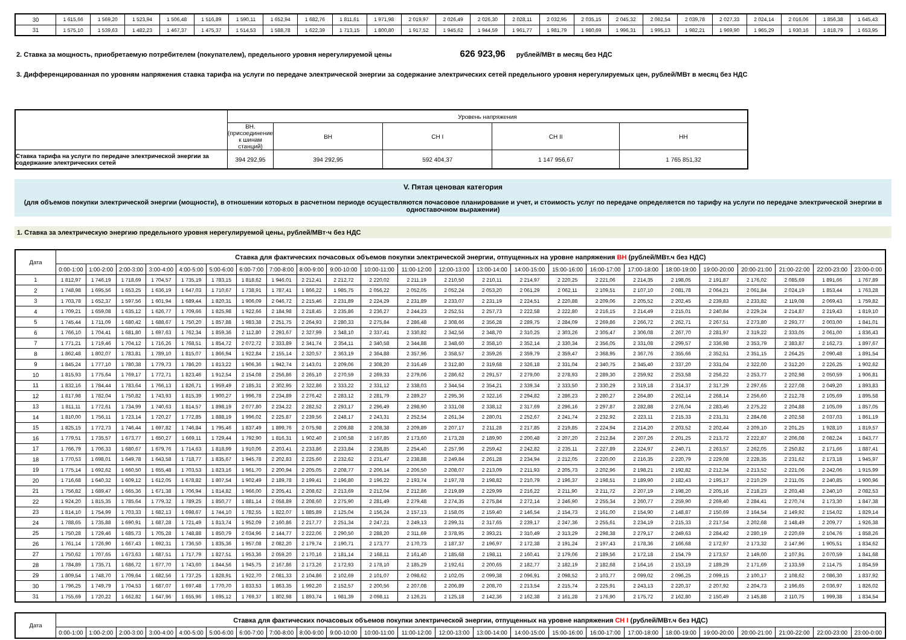| 30 | 1 615,66 | 1 569,20 | 1 523,94 | 1 506,48 | 1 516,89 | 1 590,11 | 1 652,94 | 1 682,76 | 1 811,61 | 1 971,98 | 2 019,97 | 2 026,49 | 2 026,30 | 2 028,11 | 2 032,95 | 2 035,15 | 2 045,32 | 2 062,54 | 2 039,78 | 2 027,33 | 2 024,14 | 2 016,06 | 1 856,38 | 1 645,43 |
| 31 | 1 575,10 | 1 539,63 | 1 482,23 | 1 467,37 | 1 475,37 | 1 514,53 | 1 588,78 | 1 622,39 | 1 713,15 | 1 800,80 | 1 917,52 | 1 945,62 | 1 944,59 | 1 961,77 | 1 981,79 | 1 980,69 | 1 996,31 | 1 995,13 | 1 982,21 | 1 969,90 | 1 965,29 | 1 930,16 | 1 818,79 | 1 653,95 |
2. Ставка за мощность, приобретаемую потребителем (покупателем), предельного уровня нерегулируемой цены 626 923,96 рублей/МВт в месяц без НДС
3. Дифференцированная по уровням напряжения ставка тарифа на услуги по передаче электрической энергии за содержание электрических сетей предельного уровня нерегулируемых цен, рублей/МВт в месяц без НДС
| | Уровень напряжения | | | | |
| | ВН.(присоединение к шинам станций) | ВН | СН I | СН II | НН |
| Ставка тарифа на услуги по передаче электрической энергии за содержание электрических сетей | 394 292,95 | 394 292,95 | 592 404,37 | 1 147 956,67 | 1 765 851,32 |
V. Пятая ценовая категория
(для объемов покупки электрической энергии (мощности), в отношении которых в расчетном периоде осуществляются почасовое планирование и учет, и стоимость услуг по передаче определяется по тарифу на услуги по передаче электрической энергии в одноставочном выражении)
1. Ставка за электрическую энергию предельного уровня нерегулируемой цены, рублей/МВт·ч без НДС
| Дата | Ставка для фактических почасовых объемов покупки электрической энергии, отпущенных на уровне напряжения ВН (рублей/МВт.ч без НДС) | | | | | | | | | | | | | | | | | | | | | | | |
| --- | --- | --- | --- | --- | --- | --- | --- | --- | --- | --- | --- | --- | --- | --- | --- | --- | --- | --- | --- | --- | --- | --- | --- | --- |
| | 0:00-1:00 | 1:00-2:00 | 2:00-3:00 | 3:00-4:00 | 4:00-5:00 | 5:00-6:00 | 6:00-7:00 | 7:00-8:00 | 8:00-9:00 | 9:00-10:00 | 10:00-11:00 | 11:00-12:00 | 12:00-13:00 | 13:00-14:00 | 14:00-15:00 | 15:00-16:00 | 16:00-17:00 | 17:00-18:00 | 18:00-19:00 | 19:00-20:00 | 20:00-21:00 | 21:00-22:00 | 22:00-23:00 | 23:00-0:00 |
| 1 | 1 812,97 | 1 746,19 | 1 718,69 | 1 704,57 | 1 735,19 | 1 783,15 | 1 818,62 | 1 946,01 | 2 212,41 | 2 212,72 | 2 220,02 | 2 211,19 | 2 210,50 | 2 210,11 | 2 214,97 | 2 220,25 | 2 221,06 | 2 214,35 | 2 198,05 | 2 191,87 | 2 176,02 | 2 085,69 | 1 891,66 | 1 767,89 |
| 2 | 1 748,98 | 1 695,56 | 1 653,25 | 1 636,19 | 1 647,03 | 1 710,67 | 1 738,91 | 1 787,41 | 1 866,22 | 1 985,75 | 2 056,22 | 2 052,05 | 2 052,24 | 2 053,20 | 2 061,29 | 2 062,11 | 2 109,51 | 2 107,10 | 2 081,78 | 2 064,21 | 2 061,84 | 2 024,19 | 1 853,44 | 1 763,28 |
| 3 | 1 703,78 | 1 652,37 | 1 597,56 | 1 601,94 | 1 689,44 | 1 820,31 | 1 906,09 | 2 046,72 | 2 215,46 | 2 231,89 | 2 224,29 | 2 231,89 | 2 233,07 | 2 231,19 | 2 224,51 | 2 220,88 | 2 209,06 | 2 205,52 | 2 202,45 | 2 239,83 | 2 233,82 | 2 119,08 | 2 069,43 | 1 759,82 |
| 4 | 1 709,21 | 1 659,08 | 1 635,12 | 1 626,77 | 1 709,66 | 1 825,98 | 1 922,66 | 2 184,98 | 2 218,45 | 2 235,86 | 2 236,27 | 2 244,23 | 2 252,51 | 2 257,73 | 2 222,58 | 2 222,80 | 2 216,15 | 2 214,49 | 2 215,01 | 2 240,84 | 2 229,24 | 2 214,87 | 2 219,43 | 1 819,10 |
| 5 | 1 745,44 | 1 711,09 | 1 680,42 | 1 688,67 | 1 750,20 | 1 857,88 | 1 983,38 | 2 251,75 | 2 264,93 | 2 280,33 | 2 275,84 | 2 286,48 | 2 308,66 | 2 356,28 | 2 289,75 | 2 284,09 | 2 269,86 | 2 266,72 | 2 262,71 | 2 267,51 | 2 273,80 | 2 293,77 | 2 003,00 | 1 841,01 |
| 6 | 1 766,10 | 1 704,41 | 1 681,80 | 1 697,63 | 1 762,34 | 1 859,36 | 2 112,80 | 2 293,67 | 2 327,99 | 2 348,10 | 2 337,41 | 2 330,82 | 2 342,56 | 2 348,70 | 2 310,25 | 2 303,26 | 2 305,47 | 2 306,08 | 2 267,70 | 2 281,97 | 2 319,22 | 2 333,05 | 2 061,00 | 1 836,43 |
| 7 | 1 771,21 | 1 719,46 | 1 704,12 | 1 716,26 | 1 768,51 | 1 854,72 | 2 072,72 | 2 333,89 | 2 341,74 | 2 354,11 | 2 340,58 | 2 344,88 | 2 348,60 | 2 358,10 | 2 352,14 | 2 330,34 | 2 356,05 | 2 331,08 | 2 299,57 | 2 336,98 | 2 353,79 | 2 383,87 | 2 162,73 | 1 897,67 |
| 8 | 1 862,48 | 1 802,07 | 1 783,81 | 1 789,10 | 1 815,07 | 1 866,94 | 1 922,84 | 2 155,14 | 2 320,57 | 2 363,19 | 2 364,88 | 2 357,96 | 2 358,57 | 2 359,26 | 2 359,79 | 2 359,47 | 2 368,95 | 2 367,76 | 2 355,66 | 2 352,51 | 2 351,15 | 2 264,25 | 2 090,48 | 1 891,54 |
| 9 | 1 845,24 | 1 777,10 | 1 780,38 | 1 779,73 | 1 786,20 | 1 813,22 | 1 906,36 | 1 942,74 | 2 143,01 | 2 209,06 | 2 308,20 | 2 316,49 | 2 312,80 | 2 319,68 | 2 326,18 | 2 331,04 | 2 340,75 | 2 345,40 | 2 337,20 | 2 331,04 | 2 322,00 | 2 312,20 | 2 226,25 | 1 902,62 |
| 10 | 1 815,93 | 1 775,64 | 1 769,17 | 1 772,71 | 1 823,46 | 1 912,54 | 2 154,08 | 2 256,86 | 2 265,10 | 2 270,59 | 2 269,33 | 2 279,06 | 2 286,62 | 2 291,57 | 2 279,00 | 2 278,93 | 2 289,30 | 2 259,92 | 2 253,58 | 2 256,22 | 2 253,77 | 2 202,98 | 2 050,59 | 1 906,81 |
| 11 | 1 832,16 | 1 784,44 | 1 783,64 | 1 766,13 | 1 826,71 | 1 959,49 | 2 185,31 | 2 302,95 | 2 322,86 | 2 333,22 | 2 331,12 | 2 338,03 | 2 344,54 | 2 354,21 | 2 339,34 | 2 333,50 | 2 330,29 | 2 319,18 | 2 314,37 | 2 317,29 | 2 297,65 | 2 227,08 | 2 049,20 | 1 893,83 |
| 12 | 1 817,98 | 1 782,04 | 1 750,82 | 1 743,93 | 1 815,39 | 1 900,27 | 1 996,78 | 2 234,89 | 2 276,42 | 2 283,12 | 2 281,79 | 2 289,27 | 2 295,36 | 2 322,16 | 2 294,82 | 2 286,23 | 2 280,27 | 2 264,80 | 2 262,14 | 2 268,14 | 2 256,60 | 2 212,78 | 2 105,69 | 1 895,58 |
| 13 | 1 811,11 | 1 772,61 | 1 734,99 | 1 740,63 | 1 814,57 | 1 898,19 | 2 077,80 | 2 234,22 | 2 282,52 | 2 293,17 | 2 296,49 | 2 298,90 | 2 331,08 | 2 338,12 | 2 317,69 | 2 296,16 | 2 297,87 | 2 282,88 | 2 276,04 | 2 283,46 | 2 275,22 | 2 204,88 | 2 105,09 | 1 857,05 |
| 14 | 1 810,00 | 1 756,11 | 1 723,14 | 1 720,27 | 1 772,85 | 1 888,19 | 1 996,02 | 2 225,87 | 2 239,56 | 2 248,17 | 2 243,31 | 2 252,54 | 2 261,34 | 2 280,01 | 2 252,67 | 2 241,74 | 2 232,92 | 2 223,11 | 2 215,33 | 2 231,31 | 2 284,08 | 2 202,58 | 2 037,03 | 1 861,19 |
| 15 | 1 825,15 | 1 772,73 | 1 746,44 | 1 697,82 | 1 746,84 | 1 795,46 | 1 837,49 | 1 899,76 | 2 075,98 | 2 209,88 | 2 208,38 | 2 209,89 | 2 207,17 | 2 211,28 | 2 217,85 | 2 219,85 | 2 224,94 | 2 214,20 | 2 203,52 | 2 202,44 | 2 209,10 | 2 201,25 | 1 928,10 | 1 819,57 |
| 16 | 1 779,51 | 1 735,57 | 1 673,77 | 1 650,27 | 1 669,11 | 1 729,44 | 1 792,90 | 1 816,31 | 1 902,40 | 2 100,58 | 2 167,85 | 2 173,60 | 2 173,28 | 2 189,90 | 2 200,48 | 2 207,20 | 2 212,84 | 2 207,26 | 2 201,25 | 2 213,72 | 2 222,87 | 2 206,08 | 2 082,24 | 1 843,77 |
| 17 | 1 766,79 | 1 706,33 | 1 680,67 | 1 679,76 | 1 714,63 | 1 818,99 | 1 910,06 | 2 203,41 | 2 233,86 | 2 233,84 | 2 238,85 | 2 254,40 | 2 257,96 | 2 259,42 | 2 242,82 | 2 235,11 | 2 227,89 | 2 224,97 | 2 240,71 | 2 263,57 | 2 262,05 | 2 250,82 | 2 171,66 | 1 887,41 |
| 18 | 1 770,53 | 1 698,01 | 1 649,78 | 1 643,58 | 1 718,77 | 1 835,67 | 1 945,78 | 2 202,83 | 2 225,60 | 2 232,62 | 2 231,47 | 2 238,88 | 2 249,84 | 2 261,28 | 2 234,94 | 2 212,05 | 2 220,00 | 2 216,35 | 2 220,79 | 2 229,08 | 2 228,35 | 2 231,62 | 2 173,18 | 1 945,97 |
| 19 | 1 775,14 | 1 692,62 | 1 660,50 | 1 655,48 | 1 703,53 | 1 823,16 | 1 961,70 | 2 200,94 | 2 205,05 | 2 208,77 | 2 206,14 | 2 206,50 | 2 208,07 | 2 213,09 | 2 211,93 | 2 205,73 | 2 202,96 | 2 198,21 | 2 192,82 | 2 212,34 | 2 213,52 | 2 221,06 | 2 242,06 | 1 915,99 |
| 20 | 1 716,68 | 1 640,32 | 1 609,12 | 1 612,05 | 1 678,82 | 1 807,54 | 1 902,49 | 2 189,78 | 2 199,41 | 2 196,80 | 2 196,22 | 2 193,74 | 2 197,78 | 2 198,82 | 2 210,79 | 2 196,37 | 2 198,51 | 2 189,90 | 2 182,43 | 2 195,17 | 2 210,29 | 2 211,05 | 2 240,85 | 1 900,96 |
| 21 | 1 756,82 | 1 689,47 | 1 665,36 | 1 671,38 | 1 706,94 | 1 814,82 | 1 966,00 | 2 205,41 | 2 208,62 | 2 213,69 | 2 212,04 | 2 212,86 | 2 219,89 | 2 229,99 | 2 216,22 | 2 211,90 | 2 211,72 | 2 207,19 | 2 198,20 | 2 205,16 | 2 218,23 | 2 203,48 | 2 240,10 | 2 082,53 |
| 22 | 1 924,20 | 1 815,35 | 1 785,64 | 1 779,32 | 1 789,25 | 1 850,77 | 1 881,14 | 2 058,89 | 2 208,60 | 2 275,90 | 2 281,49 | 2 279,48 | 2 274,35 | 2 275,84 | 2 272,14 | 2 246,90 | 2 255,34 | 2 260,77 | 2 259,90 | 2 269,40 | 2 284,41 | 2 270,74 | 2 173,30 | 1 847,38 |
| 23 | 1 814,10 | 1 754,99 | 1 703,33 | 1 682,13 | 1 698,67 | 1 744,10 | 1 782,55 | 1 822,07 | 1 885,89 | 2 125,04 | 2 156,24 | 2 157,13 | 2 158,05 | 2 159,40 | 2 146,54 | 2 154,73 | 2 161,00 | 2 154,90 | 2 148,87 | 2 150,69 | 2 164,54 | 2 149,92 | 2 154,02 | 1 829,14 |
| 24 | 1 788,65 | 1 735,88 | 1 690,91 | 1 687,28 | 1 721,49 | 1 813,74 | 1 952,09 | 2 160,86 | 2 217,77 | 2 251,34 | 2 247,21 | 2 249,13 | 2 299,31 | 2 317,65 | 2 239,17 | 2 247,36 | 2 255,61 | 2 234,19 | 2 215,33 | 2 217,54 | 2 202,68 | 2 148,49 | 2 209,77 | 1 926,38 |
| 25 | 1 750,28 | 1 729,46 | 1 685,73 | 1 705,28 | 1 748,88 | 1 850,79 | 2 034,96 | 2 144,77 | 2 222,06 | 2 290,50 | 2 288,20 | 2 311,69 | 2 378,95 | 2 393,21 | 2 310,49 | 2 313,29 | 2 298,38 | 2 279,17 | 2 249,63 | 2 284,42 | 2 280,19 | 2 220,69 | 2 104,76 | 1 858,26 |
| 26 | 1 761,14 | 1 726,90 | 1 667,43 | 1 692,31 | 1 736,50 | 1 835,36 | 1 957,08 | 2 082,20 | 2 179,74 | 2 190,71 | 2 173,77 | 2 170,73 | 2 187,37 | 2 196,97 | 2 172,38 | 2 191,24 | 2 197,43 | 2 178,36 | 2 166,68 | 2 172,97 | 2 173,32 | 2 147,96 | 1 905,51 | 1 834,62 |
| 27 | 1 750,62 | 1 707,65 | 1 673,63 | 1 687,51 | 1 717,79 | 1 827,51 | 1 953,36 | 2 059,20 | 2 170,16 | 2 181,14 | 2 168,11 | 2 161,40 | 2 185,68 | 2 198,11 | 2 160,41 | 2 179,06 | 2 189,56 | 2 172,18 | 2 154,79 | 2 173,57 | 2 149,00 | 2 107,91 | 2 070,59 | 1 841,68 |
| 28 | 1 784,89 | 1 735,71 | 1 686,72 | 1 677,70 | 1 743,60 | 1 844,56 | 1 945,75 | 2 167,86 | 2 173,26 | 2 172,93 | 2 178,10 | 2 185,29 | 2 192,61 | 2 200,65 | 2 182,77 | 2 182,19 | 2 182,68 | 2 164,16 | 2 153,19 | 2 189,29 | 2 171,69 | 2 133,59 | 2 114,75 | 1 854,59 |
| 29 | 1 809,54 | 1 748,70 | 1 709,64 | 1 682,56 | 1 737,25 | 1 828,91 | 1 922,70 | 2 081,33 | 2 104,86 | 2 102,69 | 2 101,07 | 2 098,62 | 2 102,05 | 2 099,38 | 2 096,91 | 2 098,52 | 2 103,77 | 2 099,02 | 2 096,25 | 2 099,15 | 2 100,17 | 2 108,62 | 2 086,30 | 1 837,92 |
| 30 | 1 796,25 | 1 749,79 | 1 704,53 | 1 687,07 | 1 697,48 | 1 770,70 | 1 833,53 | 1 863,35 | 1 992,20 | 2 152,57 | 2 200,56 | 2 207,08 | 2 206,89 | 2 208,70 | 2 213,54 | 2 215,74 | 2 225,91 | 2 243,13 | 2 220,37 | 2 207,92 | 2 204,73 | 2 196,65 | 2 036,97 | 1 826,02 |
| 31 | 1 755,69 | 1 720,22 | 1 662,82 | 1 647,96 | 1 655,96 | 1 695,12 | 1 769,37 | 1 802,98 | 1 893,74 | 1 981,39 | 2 098,11 | 2 126,21 | 2 125,18 | 2 142,36 | 2 162,38 | 2 161,28 | 2 176,90 | 2 175,72 | 2 162,80 | 2 150,49 | 2 145,88 | 2 110,75 | 1 999,38 | 1 834,54 |
| Дата | Ставка для фактических почасовых объемов покупки электрической энергии, отпущенных на уровне напряжения СН I (рублей/МВт.ч без НДС) | | | | | | | | | | | | | | | | | | | | | | | |
| --- | --- | --- | --- | --- | --- | --- | --- | --- | --- | --- | --- | --- | --- | --- | --- | --- | --- | --- | --- | --- | --- | --- | --- | --- |
| | 0:00-1:00 | 1:00-2:00 | 2:00-3:00 | 3:00-4:00 | 4:00-5:00 | 5:00-6:00 | 6:00-7:00 | 7:00-8:00 | 8:00-9:00 | 9:00-10:00 | 10:00-11:00 | 11:00-12:00 | 12:00-13:00 | 13:00-14:00 | 14:00-15:00 | 15:00-16:00 | 16:00-17:00 | 17:00-18:00 | 18:00-19:00 | 19:00-20:00 | 20:00-21:00 | 21:00-22:00 | 22:00-23:00 | 23:00-0:00 |